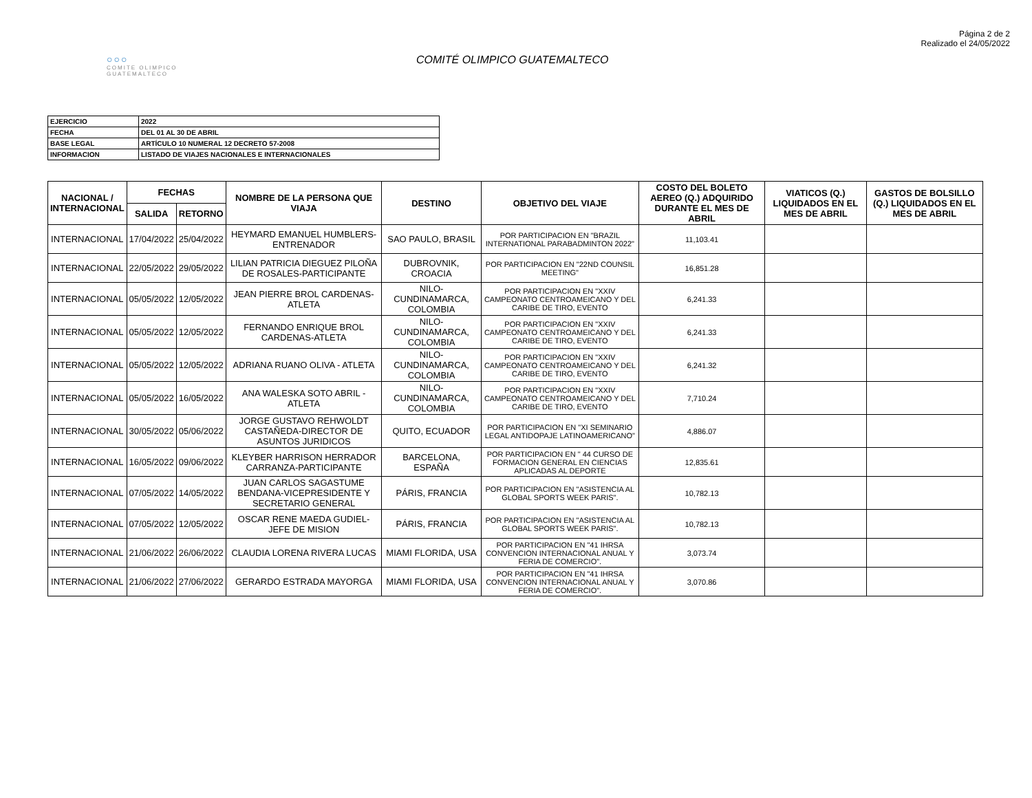Página 2 de 2
Realizado el 24/05/2022
○○○
COMITE OLIMPICO GUATEMALTECO
COMITÉ OLIMPICO GUATEMALTECO
| EJERCICIO | 2022 |
| FECHA | DEL 01 AL 30 DE ABRIL |
| BASE LEGAL | ARTÍCULO 10 NUMERAL 12 DECRETO 57-2008 |
| INFORMACION | LISTADO DE VIAJES NACIONALES E INTERNACIONALES |
| NACIONAL / INTERNACIONAL | FECHAS | | NOMBRE DE LA PERSONA QUE VIAJA | DESTINO | OBJETIVO DEL VIAJE | COSTO DEL BOLETO AEREO (Q.) ADQUIRIDO DURANTE EL MES DE ABRIL | VIATICOS (Q.) LIQUIDADOS EN EL MES DE ABRIL | GASTOS DE BOLSILLO (Q.) LIQUIDADOS EN EL MES DE ABRIL |
| --- | --- | --- | --- | --- | --- | --- | --- | --- |
| | SALIDA | RETORNO | | | | | | |
| INTERNACIONAL | 17/04/2022 | 25/04/2022 | HEYMARD EMANUEL HUMBLERS-ENTRENADOR | SAO PAULO, BRASIL | POR PARTICIPACION EN "BRAZIL INTERNATIONAL PARABADMINTON 2022" | 11,103.41 | | |
| INTERNACIONAL | 22/05/2022 | 29/05/2022 | LILIAN PATRICIA DIEGUEZ PILOÑA DE ROSALES-PARTICIPANTE | DUBROVNIK, CROACIA | POR PARTICIPACION EN "22ND COUNSIL MEETING" | 16,851.28 | | |
| INTERNACIONAL | 05/05/2022 | 12/05/2022 | JEAN PIERRE BROL CARDENAS-ATLETA | NILO-CUNDINAMARCA, COLOMBIA | POR PARTICIPACION EN "XXIV CAMPEONATO CENTROAMEICANO Y DEL CARIBE DE TIRO, EVENTO | 6,241.33 | | |
| INTERNACIONAL | 05/05/2022 | 12/05/2022 | FERNANDO ENRIQUE BROL CARDENAS-ATLETA | NILO-CUNDINAMARCA, COLOMBIA | POR PARTICIPACION EN "XXIV CAMPEONATO CENTROAMEICANO Y DEL CARIBE DE TIRO, EVENTO | 6,241.33 | | |
| INTERNACIONAL | 05/05/2022 | 12/05/2022 | ADRIANA RUANO OLIVA - ATLETA | NILO-CUNDINAMARCA, COLOMBIA | POR PARTICIPACION EN "XXIV CAMPEONATO CENTROAMEICANO Y DEL CARIBE DE TIRO, EVENTO | 6,241.32 | | |
| INTERNACIONAL | 05/05/2022 | 16/05/2022 | ANA WALESKA SOTO ABRIL - ATLETA | NILO-CUNDINAMARCA, COLOMBIA | POR PARTICIPACION EN "XXIV CAMPEONATO CENTROAMEICANO Y DEL CARIBE DE TIRO, EVENTO | 7,710.24 | | |
| INTERNACIONAL | 30/05/2022 | 05/06/2022 | JORGE GUSTAVO REHWOLDT CASTAÑEDA-DIRECTOR DE ASUNTOS JURIDICOS | QUITO, ECUADOR | POR PARTICIPACION EN "XI SEMINARIO LEGAL ANTIDOPAJE LATINOAMERICANO" | 4,886.07 | | |
| INTERNACIONAL | 16/05/2022 | 09/06/2022 | KLEYBER HARRISON HERRADOR CARRANZA-PARTICIPANTE | BARCELONA, ESPAÑA | POR PARTICIPACION EN " 44 CURSO DE FORMACION GENERAL EN CIENCIAS APLICADAS AL DEPORTE | 12,835.61 | | |
| INTERNACIONAL | 07/05/2022 | 14/05/2022 | JUAN CARLOS SAGASTUME BENDANA-VICEPRESIDENTE Y SECRETARIO GENERAL | PÁRIS, FRANCIA | POR PARTICIPACION EN "ASISTENCIA AL GLOBAL SPORTS WEEK PARIS". | 10,782.13 | | |
| INTERNACIONAL | 07/05/2022 | 12/05/2022 | OSCAR RENE MAEDA GUDIEL-JEFE DE MISION | PÁRIS, FRANCIA | POR PARTICIPACION EN "ASISTENCIA AL GLOBAL SPORTS WEEK PARIS". | 10,782.13 | | |
| INTERNACIONAL | 21/06/2022 | 26/06/2022 | CLAUDIA LORENA RIVERA LUCAS | MIAMI FLORIDA, USA | POR PARTICIPACION EN "41 IHRSA CONVENCION INTERNACIONAL ANUAL Y FERIA DE COMERCIO". | 3,073.74 | | |
| INTERNACIONAL | 21/06/2022 | 27/06/2022 | GERARDO ESTRADA MAYORGA | MIAMI FLORIDA, USA | POR PARTICIPACION EN "41 IHRSA CONVENCION INTERNACIONAL ANUAL Y FERIA DE COMERCIO". | 3,070.86 | | |